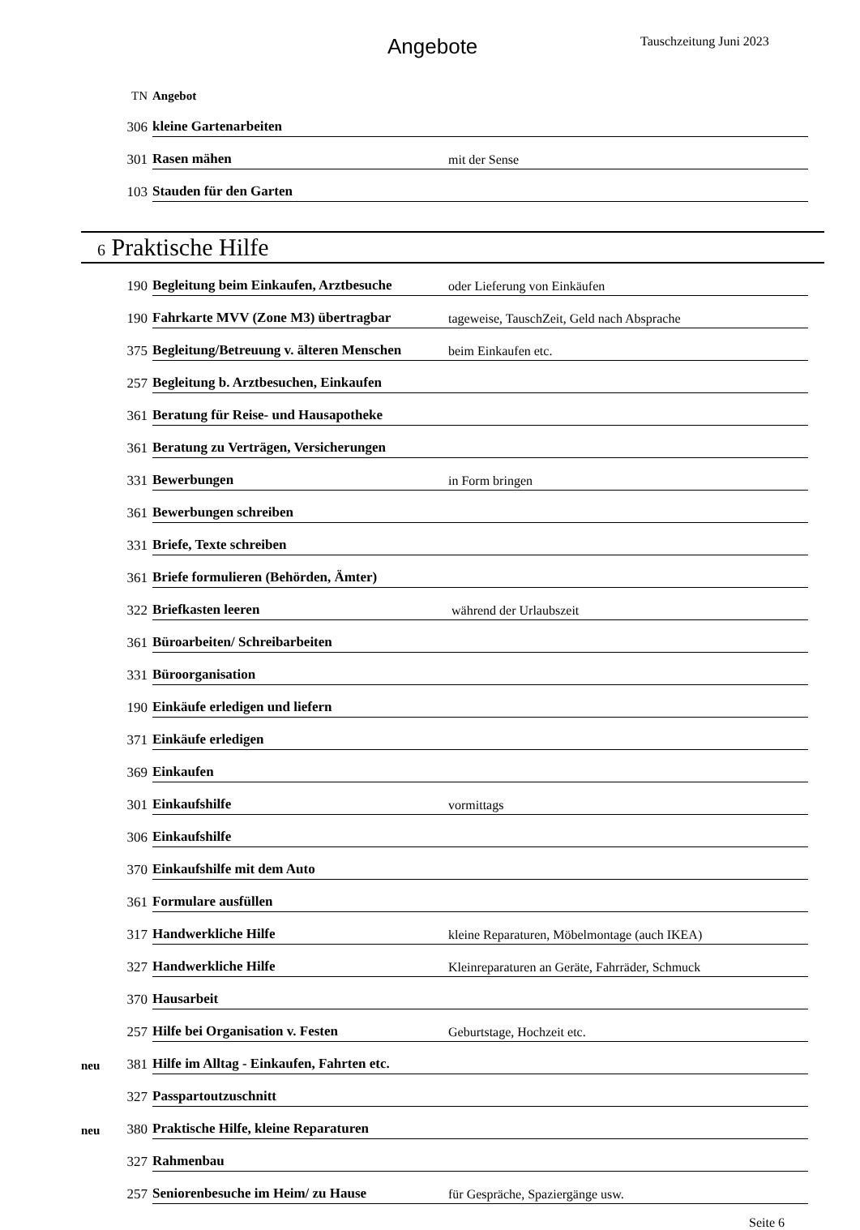Angebote Tauschzeitung Juni 2023
| | TN | Angebot | |
| | 306 | kleine Gartenarbeiten | |
| | 301 | Rasen mähen | mit der Sense |
| | 103 | Stauden für den Garten | |
6 Praktische Hilfe
| | 190 | Begleitung beim Einkaufen, Arztbesuche | oder Lieferung von Einkäufen |
| | 190 | Fahrkarte MVV (Zone M3) übertragbar | tageweise, TauschZeit, Geld nach Absprache |
| | 375 | Begleitung/Betreuung v. älteren Menschen | beim Einkaufen etc. |
| | 257 | Begleitung b. Arztbesuchen, Einkaufen | |
| | 361 | Beratung für Reise- und Hausapotheke | |
| | 361 | Beratung zu Verträgen, Versicherungen | |
| | 331 | Bewerbungen | in Form bringen |
| | 361 | Bewerbungen schreiben | |
| | 331 | Briefe, Texte schreiben | |
| | 361 | Briefe formulieren (Behörden, Ämter) | |
| | 322 | Briefkasten leeren | während der Urlaubszeit |
| | 361 | Büroarbeiten/ Schreibarbeiten | |
| | 331 | Büroorganisation | |
| | 190 | Einkäufe erledigen und liefern | |
| | 371 | Einkäufe erledigen | |
| | 369 | Einkaufen | |
| | 301 | Einkaufshilfe | vormittags |
| | 306 | Einkaufshilfe | |
| | 370 | Einkaufshilfe mit dem Auto | |
| | 361 | Formulare ausfüllen | |
| | 317 | Handwerkliche Hilfe | kleine Reparaturen, Möbelmontage (auch IKEA) |
| | 327 | Handwerkliche Hilfe | Kleinreparaturen an Geräte, Fahrräder, Schmuck |
| | 370 | Hausarbeit | |
| | 257 | Hilfe bei Organisation v. Festen | Geburtstage, Hochzeit etc. |
| neu | 381 | Hilfe im Alltag - Einkaufen, Fahrten etc. | |
| | 327 | Passpartoutzuschnitt | |
| neu | 380 | Praktische Hilfe, kleine Reparaturen | |
| | 327 | Rahmenbau | |
| | 257 | Seniorenbesuche im Heim/ zu Hause | für Gespräche, Spaziergänge usw. |
Seite 6